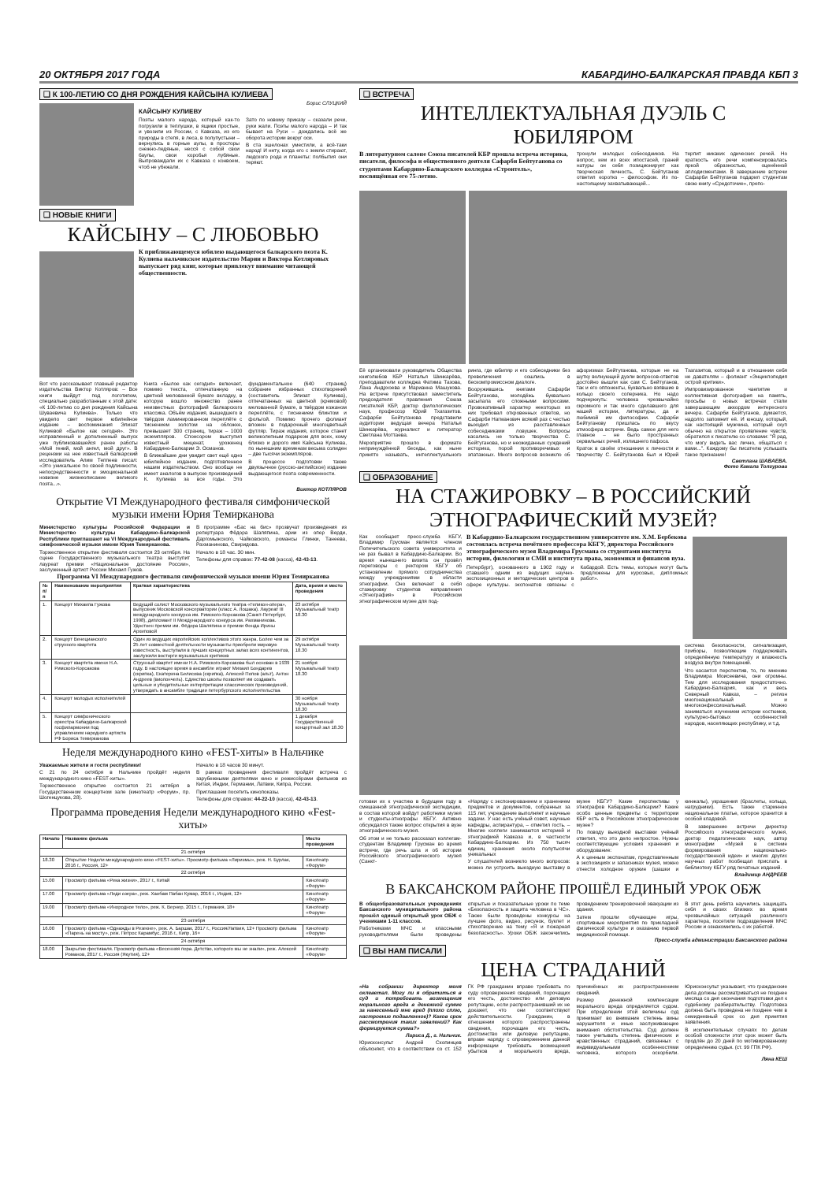20 ОКТЯБРЯ 2017 ГОДА КАБАРДИНО-БАЛКАРСКАЯ ПРАВДА КБП 3
❑ К 100-ЛЕТИЮ СО ДНЯ РОЖДЕНИЯ КАЙСЫНА КУЛИЕВА
Борис СЛУЦКИЙ
КАЙСЫНУ КУЛИЕВУ
Поэты малого народа, который как-то погрузили в теплушки, в ящики простые, и увозили из России, с Кавказа, из его природы в степя, в леса, в полупустыни – вернулись в горные аулы, в просторы снежно-ледяные, несся с собой свои баулы, свои коробья лубяные. Выпроваждали их с Кавказа с конвоем, чтоб не убежали.
Зато по новому приказу – сказали речи, руки жали. Поэты малого народа – И так бывает на Руси – дождались всё же оборота истории вокруг оси.
В ста эшелонах уместили, а всё-таки народ! И нету, когда его с земли стирают, людского рода и планеты: полбытия они теряют.
❑ НОВЫЕ КНИГИ
КАЙСЫНУ – С ЛЮБОВЬЮ
К приближающемуся юбилею выдающегося балкарского поэта К. Кулиева нальчикское издательство Марии и Виктора Котляровых выпускает ряд книг, которые привлекут внимание читающей общественности.
Вот что рассказывает главный редактор издательства Виктор Котляров: – Все книги выйдут под логотипом, специально разработанным к этой дате: «К 100-летию со дня рождения Кайсына Шуваевича Кулиева». Только что увидело свет первое юбилейное издание – воспоминания Элизат Кулиевой «Былое как сегодня». Это исправленный и дополненный выпуск уже публиковавшейся ранее работы «Мой гений, мой ангел, мой друг». В рецензии на нее известный балкарский исследователь Алим Теппеев писал: «Это уникальное по своей подлинности, непосредственности и эмоциональной новизне жизнеописание великого поэта...».
Книга «Былое как сегодня» включает, помимо текста, отпечатанную на цветной мелованной бумаге вкладку, в которую вошло множество ранее неизвестных фотографий балкарского классика. Объём издания, вышедшего в твёрдом ламинированном переплёте с тиснением золотом на обложке, превышает 300 страниц, тираж – 1000 экземпляров. Спонсором выступил известный меценат, уроженец Кабардино-Балкарии Э. Османов.
В ближайшие дни увидит свет ещё одно юбилейное издание, подготовленное нашим издательством. Оно вообще не имеет аналогов в выпуске произведений К. Кулиева за все годы. Это фундаментальное (640 страниц) собрание избранных стихотворений (составитель Элизат Кулиева), отпечатанных на цветной (кремовой) мелованной бумаге, в твёрдом кожаном переплёте, с тиснением блинтом и фольгой. Помимо прочего фолиант вложен в подарочный многоцветный футляр. Тираж издания, которое станет великолепным подарком для всех, кому близко и дорого имя Кайсына Кулиева, по нынешним временам весьма солиден – две тысячи экземпляров.
В процессе подготовки также двуязычное (русско-английское) издание выдающегося поэта современности.
Виктор КОТЛЯРОВ
Открытие VI Международного фестиваля симфонической музыки имени Юрия Темирканова
Министерство культуры Российской Федерации и Министерство культуры Кабардино-Балкарской Республики приглашают на VI Международный фестиваль симфонической музыки имени Юрия Темирканова.
Торжественное открытие фестиваля состоится 23 октября. На сцене Государственного музыкального театра выступит лауреат премии «Национальное достояние России», заслуженный артист России Михаил Гужов.
В программе «Бас на бис» прозвучат произведения из репертуара Фёдора Шаляпина, арии из опер Верди, Даргомыжского, Чайковского, романсы Глинки, Танеева, Рахманинова, Свиридова.
Начало в 18 час. 30 мин.
Телефоны для справок: 77-42-08 (касса), 42-43-13.
Программа VI Международного фестиваля симфонической музыки имени Юрия Темирканова
| № п/п | Наименование мероприятия | Краткая характеристика | Дата, время и место проведения |
| --- | --- | --- | --- |
| 1. | Концерт Михаила Гужова | Ведущий солист Московского музыкального театра «Геликон-опера», выпускник Московской консерватории (класс А. Лошака). Лауреат III международного конкурса им. Римского-Корсакова (Санкт-Петербург, 1998), дипломант II Международного конкурса им. Рахманинова. Удостоен премии им. Фёдора Шаляпина и премии Фонда Ирины Архиповой | 23 октября Музыкальный театр 18.30 |
| 2. | Концерт Венецианского струнного квартета | Один из ведущих европейских коллективов этого жанра. Более чем за 25 лет совместной деятельности музыканты приобрели мировую известность, выступали в лучших концертных залах всех континентов, заслужили восторги музыкальных критиков | 29 октября Музыкальный театр 18.30 |
| 3. | Концерт квартета имени Н.А. Римского-Корсакова | Струнный квартет имени Н.А. Римского-Корсакова был основан в 1939 году. В настоящее время в ансамбле играют Михаил Бондарев (скрипка), Екатерина Белисова (скрипка), Алексей Попов (альт), Антон Андреев (виолончель). Единство школы позволяет им создавать цельные и убедительные интерпретации классических произведений, утверждать в ансамбле традиции петербургского исполнительства | 21 ноября Музыкальный театр 18.30 |
| 4. | Концерт молодых исполнителей | | 30 ноября Музыкальный театр 18.30 |
| 5. | Концерт симфонического оркестра Кабардино-Балкарской госфилармонии под управлением народного артиста РФ Бориса Темирканова | | 1 декабря Государственный концертный зал 18.30 |
Неделя международного кино «FEST-хиты» в Нальчике
Уважаемые жители и гости республики!
С 21 по 24 октября в Нальчике пройдёт неделя международного кино «FEST-хиты».
Торжественное открытие состоится 21 октября в Государственном концертном зале (кинотеатр «Форум», пр. Шогенцукова, 28).
Начало в 18 часов 30 минут.
В рамках проведения фестиваля пройдёт встреча с зарубежными деятелями кино и режиссёрами фильмов из Китая, Индии, Германии, Латвии, Кипра, России.
Приглашаем посетить кинопоказы.
Телефоны для справок: 44-22-10 (касса), 42-43-13.
Программа проведения Недели международного кино «Fest-хиты»
| Начало | Название фильма | Место проведения |
| --- | --- | --- |
| 21 октября | | |
| 18.30 | Открытие Недели международного кино «FEST-хиты». Просмотр фильма «Лиризмы», реж. Н. Бурлак, 2016 г., Россия, 12+ | Кинотеатр «Форум» |
| 22 октября | | |
| 15.00 | Просмотр фильма «Река жизни», 2017 г., Китай | Кинотеатр «Форум» |
| 17.00 | Просмотр фильма «Леди озера», реж. Хаобам Пабан Кумар, 2016 г., Индия, 12+ | Кинотеатр «Форум» |
| 19.00 | Просмотр фильма «Инородное тело», реж. К. Вернер, 2015 г., Германия, 18+ | Кинотеатр «Форум» |
| 23 октября | | |
| 16.00 | Просмотр фильма «Однажды в Резекне», реж. А. Баршак, 2017 г., Россия/Латвия, 12+ Просмотр фильма «Парень на мосту», реж. Петрос Карамбус, 2016 г., Кипр, 16+ | Кинотеатр «Форум» |
| 24 октября | | |
| 18.00 | Закрытие фестиваля. Просмотр фильма «Весенняя пора. Детство, которого мы не знали», реж. Алексей Романов, 2017 г., Россия (Якутия), 12+ | Кинотеатр «Форум» |
❑ ВСТРЕЧА
ИНТЕЛЛЕКТУАЛЬНАЯ ДУЭЛЬ С ЮБИЛЯРОМ
В литературном салоне Союза писателей КБР прошла встреча историка, писателя, философа и общественного деятеля Сафарби Бейтуганова со студентами Кабардино-Балкарского колледжа «Строитель», посвящённая его 75-летию.
тронули молодых собеседников. На вопрос, кем из всех ипостасей, граней натуры он себя позиционирует как творческая личность, С. Бейтуганов ответил коротко – философом. Из по-настоящему захватывающей...
терпит никаких одических речей. Но краткость его речи компенсировалась яркой образностью, оценённой аплодисментами. В завершение встречи Сафарби Бейтуганов подарил студентам свою книгу «Средоточие», препо-
Её организовали руководитель Общества книголюбов КБР Наталья Шинкарёва, преподаватели колледжа Фатима Тазова, Лана Андрхоева и Марианна Машукова. На встрече присутствовал заместитель председателя правления Союза писателей КБР, доктор филологических наук, профессор Юрий Тхагазитов. Сафарби Бейтуганова представили аудитории ведущая вечера Наталья Шинкарёва, журналист и литератор Светлана Моттаева.
Мероприятие прошло в формате непринуждённой беседы, как ныне принято называть, интеллектуального ринга, где юбиляр и его собеседники без превеличения сошлись в бескомпромиссном диалоге.
Вооружившись книгами Сафарби Бейтуганова, молодёжь буквально засыпала его сложными вопросами. Провокативный характер некоторых из них требовал откровенных ответов, но Сафарби Нагманович всякий раз с честью выходил из расставленных собеседниками ловушек. Вопросы касались не только творчества С. Бейтуганова, но и неожиданных суждений историка, порой противоречивых и эпатажных. Много вопросов возникло об афоризмах Бейтуганова, которые не на шутку волнующей дуэли вопросов-ответов достойно вышли как сам С. Бейтуганов, так и его оппоненты, буквально взявшие в кольцо своего соперника. Но надо подчеркнуть: человека чрезвычайно скромного и так много сделавшего для нашей истории, литературы, да и любимой им философии. Сафарби Бейтуганову пришлась по вкусу атмосфера встречи. Ведь самое для него главное – не было пространных сервильных речей, излишнего пафоса.
Краток в своём отношении к личности и творчеству С. Бейтуганова был и Юрий Тхагазитов, который и в отношении себя не давателям – фолиант «Энциклопедия острой критики».
Импровизированное чаепитие и коллективная фотография на память, просьбы о новых встречах стали завершающим аккордом интересного вечера. Сафарби Бейтуганов, думается, надолго запомнит её. И юношу, который, как настоящий мужчина, который скуп обычно на открытое проявление чувств, обратился к писателю со словами: "Я рад, что могу видеть вас лично, общаться с вами...". Каждому бы писателю услышать такое признание!
Светлана ШАВАЕВА.
Фото Камала Толгурова
❑ ОБРАЗОВАНИЕ
НА СТАЖИРОВКУ – В РОССИЙСКИЙ ЭТНОГРАФИЧЕСКИЙ МУЗЕЙ?
Как сообщает пресс-служба КБГУ, Владимир Грусман является членом Попечительского совета университета и не раз бывал в Кабардино-Балкарии. Во время нынешнего визита он провёл переговоры с ректором КБГУ об установлении прямого сотрудничества между учреждениями в области этнографии. Оно включает в себя стажировку студентов направления «Этнография» в Российском этнографическом музее для под-
В Кабардино-Балкарском государственном университете им. Х.М. Бербекова состоялась встреча почётного профессора КБГУ, директора Российского этнографического музея Владимира Грусмана со студентами института истории, филологии и СМИ и института права, экономики и финансов вуза.
Петербург), основанного в 1902 году и ставшего одним из ведущих научно-экспозиционных и методических центров в сфере культуры. экспонатов связаны с Кабардой. Есть темы, которые могут быть предложены для курсовых, дипломных работ».
система безопасности, сигнализация, приборы, позволяющие поддерживать определённую температуру и влажность воздуха внутри помещений.
Что касается перспектив, то, по мнению Владимира Моисеевича, они огромны. Тем для исследования предостаточно. Кабардино-Балкария, как и весь Северный Кавказ, – регион многонациональный и многоконфессиональный. Можно заниматься изучением истории костюмов, культурно-бытовых особенностей народов, населяющих республику, и т.д.
готовки их к участию в будущем году в смешанной этнографической экспедиции, в состав которой войдут работники музея и студенты-этнографы КБГУ. Активно обсуждался также вопрос открытия в вузе этнографического музея.
Об этом и не только рассказал коллегам-студентам Владимир Грусман во время встречи, где речь шла и об истории Российского этнографического музея (Санкт-
«Наряду с экспонированием и хранением предметов и документов, собранных за 115 лет, учреждение выполняет и научные задачи. У нас есть учёный совет, научные кафедры, аспирантура, – отметил гость. – Многие коллеги занимаются историей и этнографией Кавказа и, в частности Кабардино-Балкарии. Из 750 тысяч единиц хранения около полутысячи уникальных
У слушателей возникло много вопросов: можно ли устроить выездную выставку в музее КБГУ? Какие перспективы у этнографов Кабардино-Балкарии? Какие особо ценные предметы с территории КБР есть в Российском этнографическом музее?
По поводу выездной выставки учёный ответил, что это дело непростое. Нужны соответствующие условия хранения и оборудование:
А к ценным экспонатам, представленным в экспозициях и запасниках музея, можно отнести холодное оружие (шашки и кинжалы), украшения (браслеты, кольца, нагрудники). Есть также старинное национальное платье, которое хранится в особой кладовой.
В завершение встречи директор Российского этнографического музея, доктор педагогических наук, автор монографии «Музей в системе формирования национально-государственной идеи» и многих других научных работ пообещал прислать в библиотеку КБГУ ряд печатных изданий.
Владимир АНДРЕЕВ
В БАКСАНСКОМ РАЙОНЕ ПРОШЁЛ ЕДИНЫЙ УРОК ОБЖ
В общеобразовательных учреждениях Баксанского муниципального района прошёл единый открытый урок ОБЖ с учениками 1-11 классов.
Работниками МЧС и классными руководителями были проведены открытые и показательные уроки по теме «Безопасность и защита человека в ЧС». Также были проведены конкурсы на лучшее фото, видео, рисунок, буклет и стихотворение на тему «Я и пожарная безопасность». Уроки ОБЖ закончились проведением тренировочной эвакуации из здания.
Затем прошли обучающие игры, спортивные мероприятия по прикладной физической культуре и оказанию первой медицинской помощи.
В этот день ребята научились защищать себя и своих близких во время чрезвычайных ситуаций различного характера, посетили подразделения МЧС России и ознакомились с их работой.
Пресс-служба администрации Баксанского района
❑ ВЫ НАМ ПИСАЛИ
ЦЕНА СТРАДАНИЙ
«На собрании директор меня оклеветал. Могу ли я обратиться в суд и потребовать возмещения морального вреда в денежной сумме за нанесенный мне вред (плохо сплю, настроение подавленное)? Каков срок рассмотрения таких заявлений? Как формируется сумма?»
Лариса Д., г. Нальчик.
Юрисконсульт Андрей Скопинцев объясняет, что в соответствии со ст. 152 ГК РФ гражданин вправе требовать по суду опровержения сведений, порочащих его честь, достоинство или деловую репутацию, если распространивший их не докажет, что они соответствуют действительности. Гражданин, в отношении которого распространены сведения, порочащие его честь, достоинство или деловую репутацию, вправе наряду с опровержением данной информации требовать возмещения убытков и морального вреда, причинённых их распространением сведений.
Размер денежной компенсации морального вреда определяется судом. При определении этой величины суд принимает во внимание степень вины нарушителя и иные заслуживающие внимания обстоятельства. Суд должен также учитывать степень физических и нравственных страданий, связанных с индивидуальными особенностями человека, которого оскорбили. Юрисконсульт указывает, что гражданские дела должны рассматриваться не позднее месяца со дня окончания подготовки дел к судебному разбирательству. Подготовка должна быть проведена не позднее чем в семидневный срок со дня принятия заявления.
В исключительных случаях по делам особой сложности этот срок может быть продлён до 20 дней по мотивированному определению судьи. (ст. 99 ГПК РФ).
Ляна КЕШ